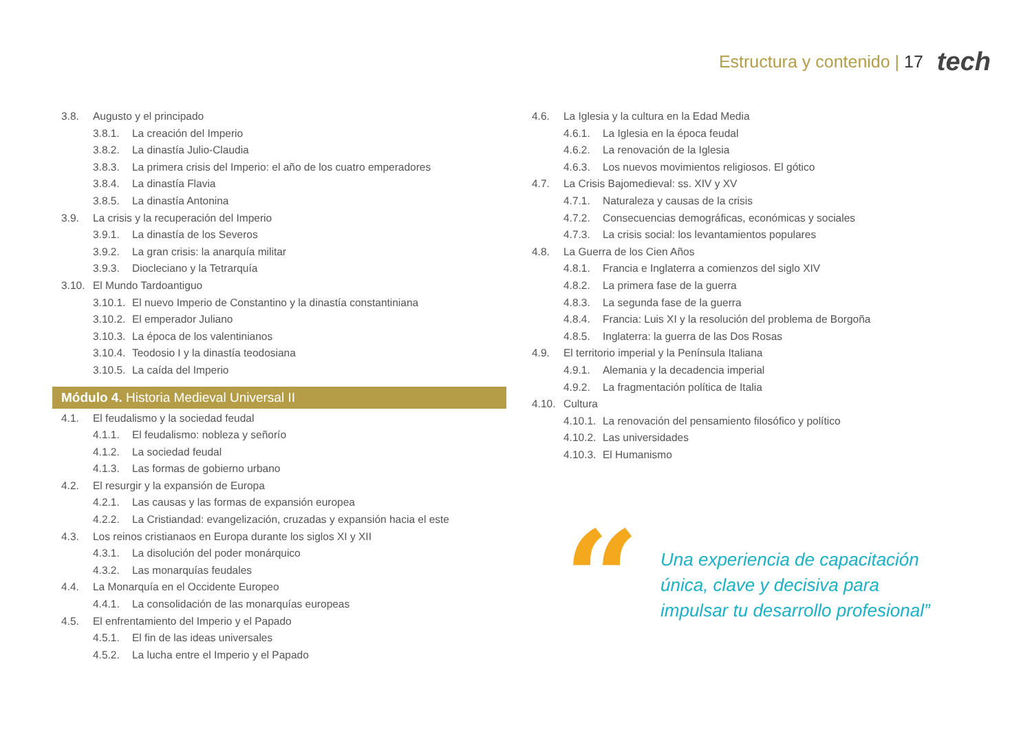Estructura y contenido | 17 tech
3.8. Augusto y el principado
3.8.1. La creación del Imperio
3.8.2. La dinastía Julio-Claudia
3.8.3. La primera crisis del Imperio: el año de los cuatro emperadores
3.8.4. La dinastía Flavia
3.8.5. La dinastía Antonina
3.9. La crisis y la recuperación del Imperio
3.9.1. La dinastía de los Severos
3.9.2. La gran crisis: la anarquía militar
3.9.3. Diocleciano y la Tetrarquía
3.10. El Mundo Tardoantiguo
3.10.1. El nuevo Imperio de Constantino y la dinastía constantiniana
3.10.2. El emperador Juliano
3.10.3. La época de los valentinianos
3.10.4. Teodosio I y la dinastía teodosiana
3.10.5. La caída del Imperio
Módulo 4. Historia Medieval Universal II
4.1. El feudalismo y la sociedad feudal
4.1.1. El feudalismo: nobleza y señorío
4.1.2. La sociedad feudal
4.1.3. Las formas de gobierno urbano
4.2. El resurgir y la expansión de Europa
4.2.1. Las causas y las formas de expansión europea
4.2.2. La Cristiandad: evangelización, cruzadas y expansión hacia el este
4.3. Los reinos cristianaos en Europa durante los siglos XI y XII
4.3.1. La disolución del poder monárquico
4.3.2. Las monarquías feudales
4.4. La Monarquía en el Occidente Europeo
4.4.1. La consolidación de las monarquías europeas
4.5. El enfrentamiento del Imperio y el Papado
4.5.1. El fin de las ideas universales
4.5.2. La lucha entre el Imperio y el Papado
4.6. La Iglesia y la cultura en la Edad Media
4.6.1. La Iglesia en la época feudal
4.6.2. La renovación de la Iglesia
4.6.3. Los nuevos movimientos religiosos. El gótico
4.7. La Crisis Bajomedieval: ss. XIV y XV
4.7.1. Naturaleza y causas de la crisis
4.7.2. Consecuencias demográficas, económicas y sociales
4.7.3. La crisis social: los levantamientos populares
4.8. La Guerra de los Cien Años
4.8.1. Francia e Inglaterra a comienzos del siglo XIV
4.8.2. La primera fase de la guerra
4.8.3. La segunda fase de la guerra
4.8.4. Francia: Luis XI y la resolución del problema de Borgoña
4.8.5. Inglaterra: la guerra de las Dos Rosas
4.9. El territorio imperial y la Península Italiana
4.9.1. Alemania y la decadencia imperial
4.9.2. La fragmentación política de Italia
4.10. Cultura
4.10.1. La renovación del pensamiento filosófico y político
4.10.2. Las universidades
4.10.3. El Humanismo
“
Una experiencia de capacitación
única, clave y decisiva para
impulsar tu desarrollo profesional”